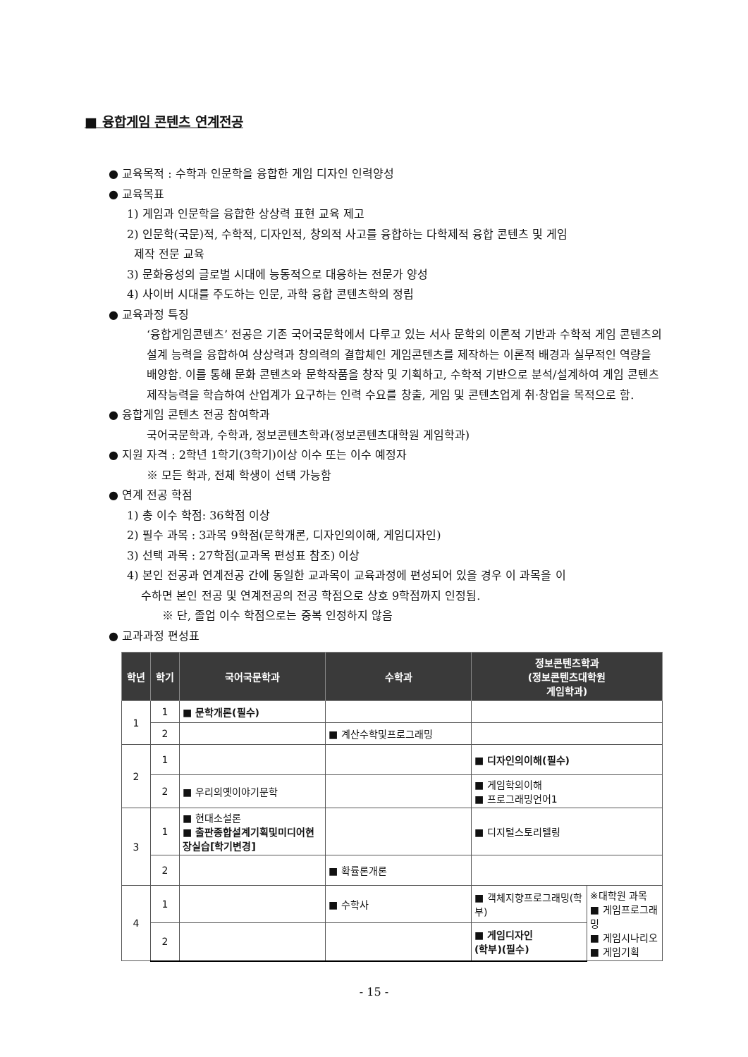■ 융합게임 콘텐츠 연계전공
● 교육목적 : 수학과 인문학을 융합한 게임 디자인 인력양성
● 교육목표
1) 게임과 인문학을 융합한 상상력 표현 교육 제고
2) 인문학(국문)적, 수학적, 디자인적, 창의적 사고를 융합하는 다학제적 융합 콘텐츠 및 게임
제작 전문 교육
3) 문화융성의 글로벌 시대에 능동적으로 대응하는 전문가 양성
4) 사이버 시대를 주도하는 인문, 과학 융합 콘텐츠학의 정립
● 교육과정 특징
‘융합게임콘텐츠’ 전공은 기존 국어국문학에서 다루고 있는 서사 문학의 이론적 기반과 수학적 게임 콘텐츠의 설계 능력을 융합하여 상상력과 창의력의 결합체인 게임콘텐츠를 제작하는 이론적 배경과 실무적인 역량을 배양함. 이를 통해 문화 콘텐츠와 문학작품을 창작 및 기획하고, 수학적 기반으로 분석/설계하여 게임 콘텐츠 제작능력을 학습하여 산업계가 요구하는 인력 수요를 창출, 게임 및 콘텐츠업계 취·창업을 목적으로 함.
● 융합게임 콘텐츠 전공 참여학과
국어국문학과, 수학과, 정보콘텐츠학과(정보콘텐츠대학원 게임학과)
● 지원 자격 : 2학년 1학기(3학기)이상 이수 또는 이수 예정자
※ 모든 학과, 전체 학생이 선택 가능함
● 연계 전공 학점
1) 총 이수 학점: 36학점 이상
2) 필수 과목 : 3과목 9학점(문학개론, 디자인의이해, 게임디자인)
3) 선택 과목 : 27학점(교과목 편성표 참조) 이상
4) 본인 전공과 연계전공 간에 동일한 교과목이 교육과정에 편성되어 있을 경우 이 과목을 이
수하면 본인 전공 및 연계전공의 전공 학점으로 상호 9학점까지 인정됨.
※ 단, 졸업 이수 학점으로는 중복 인정하지 않음
● 교과과정 편성표
| 학년 | 학기 | 국어국문학과 | 수학과 | 정보콘텐츠학과 (정보콘텐츠대학원 게임학과) | |
| --- | --- | --- | --- | --- | --- |
| 1 | 1 | ■ 문학개론(필수) | | | |
| | 2 | | ■ 계산수학및프로그래밍 | | |
| 2 | 1 | | | ■ 디자인의이해(필수) | |
| | 2 | ■ 우리의옛이야기문학 | | ■ 게임학의이해 ■ 프로그래밍언어1 | |
| 3 | 1 | ■ 현대소설론 ■ 출판종합설계기획및미디어현장실습[학기변경] | | ■ 디지털스토리텔링 | |
| | 2 | | ■ 확률론개론 | | |
| 4 | 1 | | ■ 수학사 | ■ 객체지향프로그래밍(학부) | ※대학원 과목 ■ 게임프로그래밍 ■ 게임시나리오 ■ 게임기획 |
| | 2 | | | ■ 게임디자인 (학부)(필수) | |
- 15 -